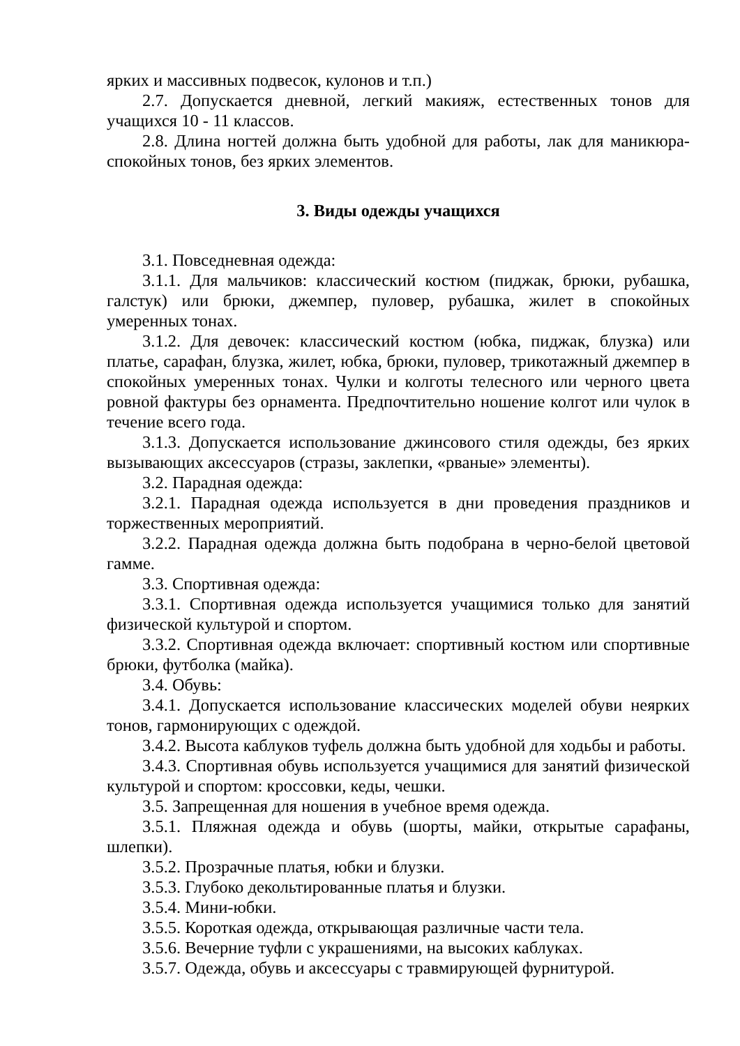ярких и массивных подвесок, кулонов и т.п.)
2.7. Допускается дневной, легкий макияж, естественных тонов для учащихся 10 - 11 классов.
2.8. Длина ногтей должна быть удобной для работы, лак для маникюра-спокойных тонов, без ярких элементов.
3. Виды одежды учащихся
3.1. Повседневная одежда:
3.1.1. Для мальчиков: классический костюм (пиджак, брюки, рубашка, галстук) или брюки, джемпер, пуловер, рубашка, жилет в спокойных умеренных тонах.
3.1.2. Для девочек: классический костюм (юбка, пиджак, блузка) или платье, сарафан, блузка, жилет, юбка, брюки, пуловер, трикотажный джемпер в спокойных умеренных тонах. Чулки и колготы телесного или черного цвета ровной фактуры без орнамента. Предпочтительно ношение колгот или чулок в течение всего года.
3.1.3. Допускается использование джинсового стиля одежды, без ярких вызывающих аксессуаров (стразы, заклепки, «рваные» элементы).
3.2. Парадная одежда:
3.2.1. Парадная одежда используется в дни проведения праздников и торжественных мероприятий.
3.2.2. Парадная одежда должна быть подобрана в черно-белой цветовой гамме.
3.3. Спортивная одежда:
3.3.1. Спортивная одежда используется учащимися только для занятий физической культурой и спортом.
3.3.2. Спортивная одежда включает: спортивный костюм или спортивные брюки, футболка (майка).
3.4. Обувь:
3.4.1. Допускается использование классических моделей обуви неярких тонов, гармонирующих с одеждой.
3.4.2. Высота каблуков туфель должна быть удобной для ходьбы и работы.
3.4.3. Спортивная обувь используется учащимися для занятий физической культурой и спортом: кроссовки, кеды, чешки.
3.5. Запрещенная для ношения в учебное время одежда.
3.5.1. Пляжная одежда и обувь (шорты, майки, открытые сарафаны, шлепки).
3.5.2. Прозрачные платья, юбки и блузки.
3.5.3. Глубоко декольтированные платья и блузки.
3.5.4. Мини-юбки.
3.5.5. Короткая одежда, открывающая различные части тела.
3.5.6. Вечерние туфли с украшениями, на высоких каблуках.
3.5.7. Одежда, обувь и аксессуары с травмирующей фурнитурой.